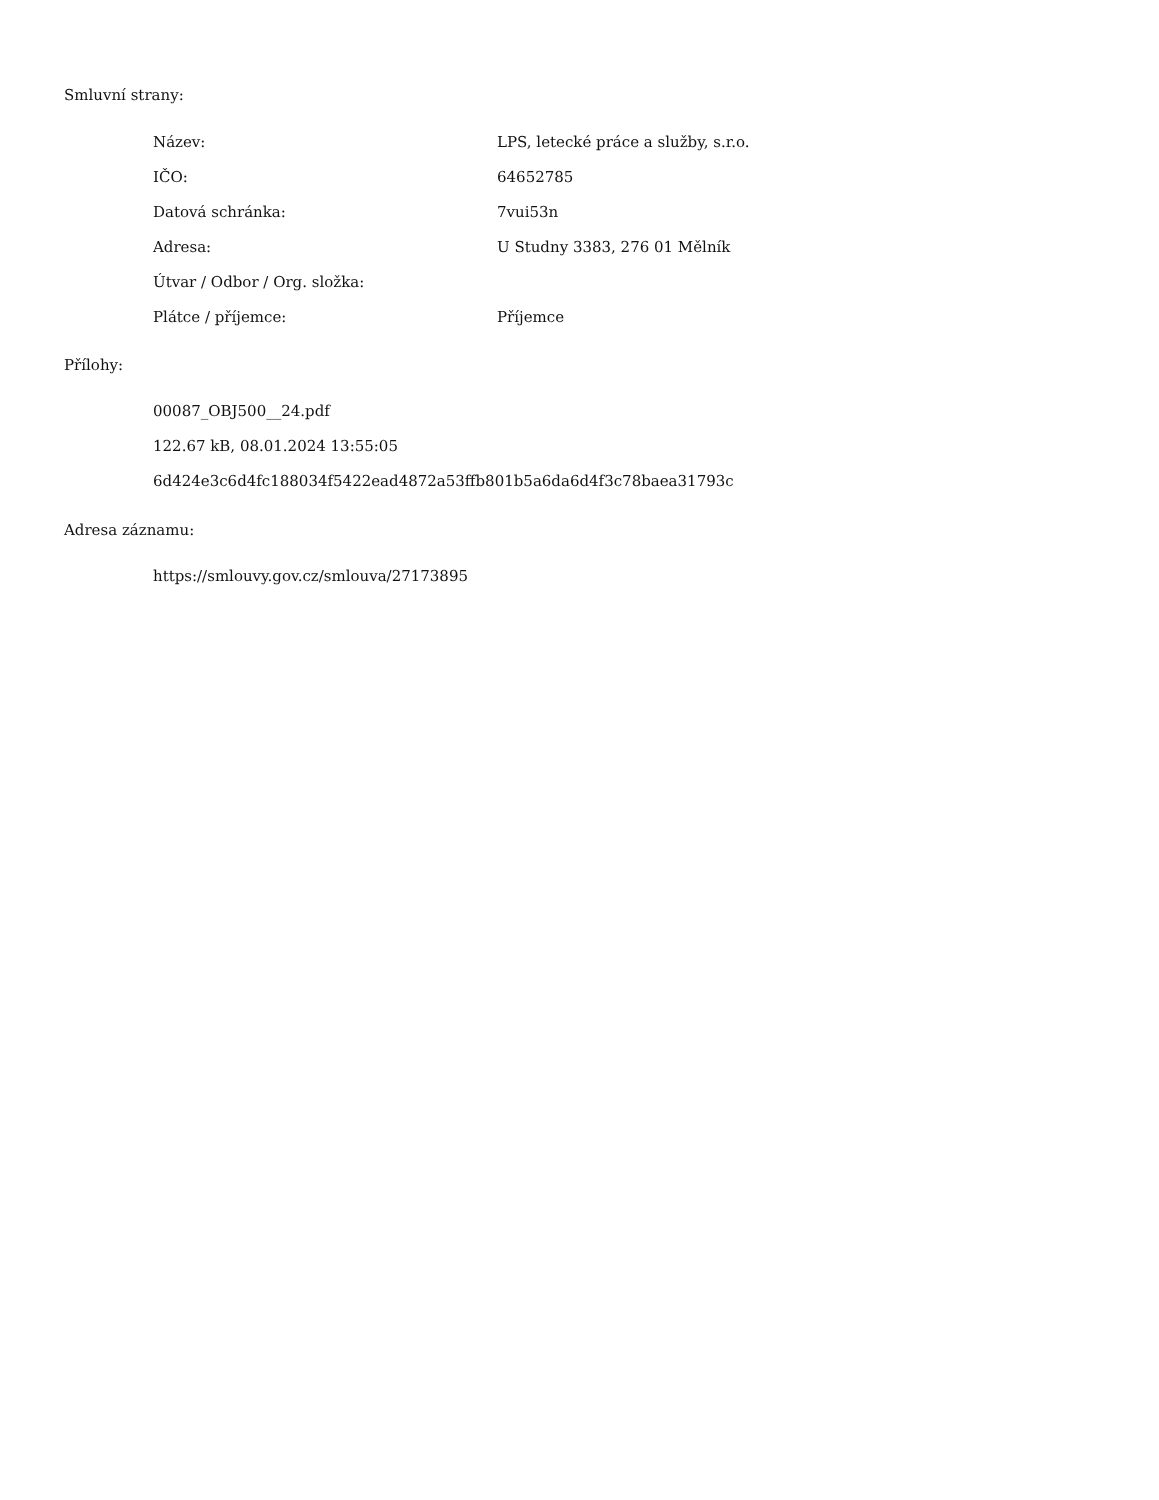Smluvní strany:
| Název: | LPS, letecké práce a služby, s.r.o. |
| IČO: | 64652785 |
| Datová schránka: | 7vui53n |
| Adresa: | U Studny 3383, 276 01 Mělník |
| Útvar / Odbor / Org. složka: | |
| Plátce / příjemce: | Příjemce |
Přílohy:
00087_OBJ500__24.pdf
122.67 kB, 08.01.2024 13:55:05
6d424e3c6d4fc188034f5422ead4872a53ffb801b5a6da6d4f3c78baea31793c
Adresa záznamu:
https://smlouvy.gov.cz/smlouva/27173895